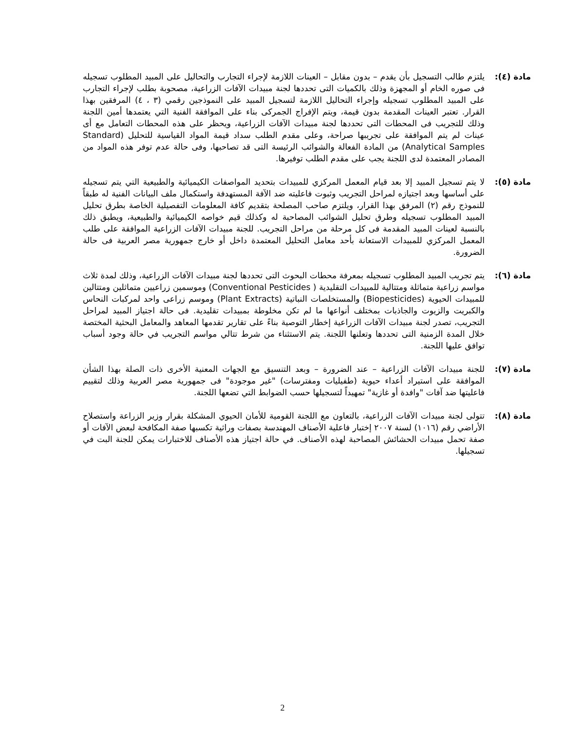مادة (٤): يلتزم طالب التسجيل بأن يقدم – بدون مقابل – العينات اللازمة لإجراء التجارب والتحاليل على المبيد المطلوب تسجيله فى صوره الخام أو المجهزة وذلك بالكميات التى تحددها لجنة مبيدات الآفات الزراعية، مصحوبة بطلب لإجراء التجارب على المبيد المطلوب تسجيله وإجراء التحاليل اللازمة لتسجيل المبيد على النموذجين رقمي (٣ ، ٤) المرفقين بهذا القرار. تعتبر العينات المقدمة بدون قيمة، ويتم الإفراج الجمركى بناء على الموافقة الفنية التي يعتمدها أمين اللجنة وذلك للتجريب فى المحطات التى تحددها لجنة مبيدات الآفات الزراعية، ويحظر على هذه المحطات التعامل مع أى عينات لم يتم الموافقة على تجريبها صراحة، وعلى مقدم الطلب سداد قيمة المواد القياسية للتحليل (Standard Analytical Samples) من المادة الفعالة والشوائب الرئيسة التى قد تصاحبها، وفى حالة عدم توفر هذه المواد من المصادر المعتمدة لدى اللجنة يجب على مقدم الطلب توفيرها.
مادة (٥): لا يتم تسجيل المبيد إلا بعد قيام المعمل المركزي للمبيدات بتحديد المواصفات الكيميائية والطبيعية التي يتم تسجيله على أساسها وبعد اجتيازه لمراحل التجريب وثبوت فاعليته ضد الآفة المستهدفة واستكمال ملف البيانات الفنية له طبقاً للنموذج رقم (٢) المرفق بهذا القرار، ويلتزم صاحب المصلحة بتقديم كافة المعلومات التفصيلية الخاصة بطرق تحليل المبيد المطلوب تسجيله وطرق تحليل الشوائب المصاحبة له وكذلك قيم خواصه الكيميائية والطبيعية، ويطبق ذلك بالنسبة لعينات المبيد المقدمة فى كل مرحلة من مراحل التجريب. للجنة مبيدات الآفات الزراعية الموافقة على طلب المعمل المركزي للمبيدات الاستعانة بأحد معامل التحليل المعتمدة داخل أو خارج جمهورية مصر العربية فى حالة الضرورة.
مادة (٦): يتم تجريب المبيد المطلوب تسجيله بمعرفة محطات البحوث التى تحددها لجنة مبيدات الآفات الزراعية، وذلك لمدة ثلاث مواسم زراعية متماثلة ومتتالية للمبيدات التقليدية ( Conventional Pesticides) وموسمين زراعيين متماثلين ومتتالين للمبيدات الحيوية (Biopesticides) والمستخلصات النباتية (Plant Extracts) وموسم زراعى واحد لمركبات النحاس والكبريت والزيوت والجاذبات بمختلف أنواعها ما لم تكن مخلوطة بمبيدات تقليدية. فى حالة اجتياز المبيد لمراحل التجريب، تصدر لجنة مبيدات الآفات الزراعية إخطار التوصية بناءً على تقارير تقدمها المعاهد والمعامل البحثية المختصة خلال المدة الزمنية التى تحددها وتعلنها اللجنة. يتم الاستثناء من شرط تتالي مواسم التجريب في حالة وجود أسباب توافق عليها اللجنة.
مادة (٧): للجنة مبيدات الآفات الزراعية – عند الضرورة – وبعد التنسيق مع الجهات المعنية الأخرى ذات الصلة بهذا الشأن الموافقة على استيراد أعداء حيوية (طفيليات ومفترسات) "غير موجودة" فى جمهورية مصر العربية وذلك لتقييم فاعليتها ضد آفات "وافدة أو غازية" تمهيداً لتسجيلها حسب الضوابط التي تضعها اللجنة.
مادة (٨): تتولى لجنة مبيدات الآفات الزراعية، بالتعاون مع اللجنة القومية للأمان الحيوي المشكلة بقرار وزير الزراعة واستصلاح الأراضي رقم (١٠١٦) لسنة ٢٠٠٧ إختبار فاعلية الأصناف المهندسة بصفات وراثية تكسبها صفة المكافحة لبعض الآفات أو صفة تحمل مبيدات الحشائش المصاحبة لهذه الأصناف. في حالة اجتياز هذه الأصناف للاختبارات يمكن للجنة البت في تسجيلها.
2